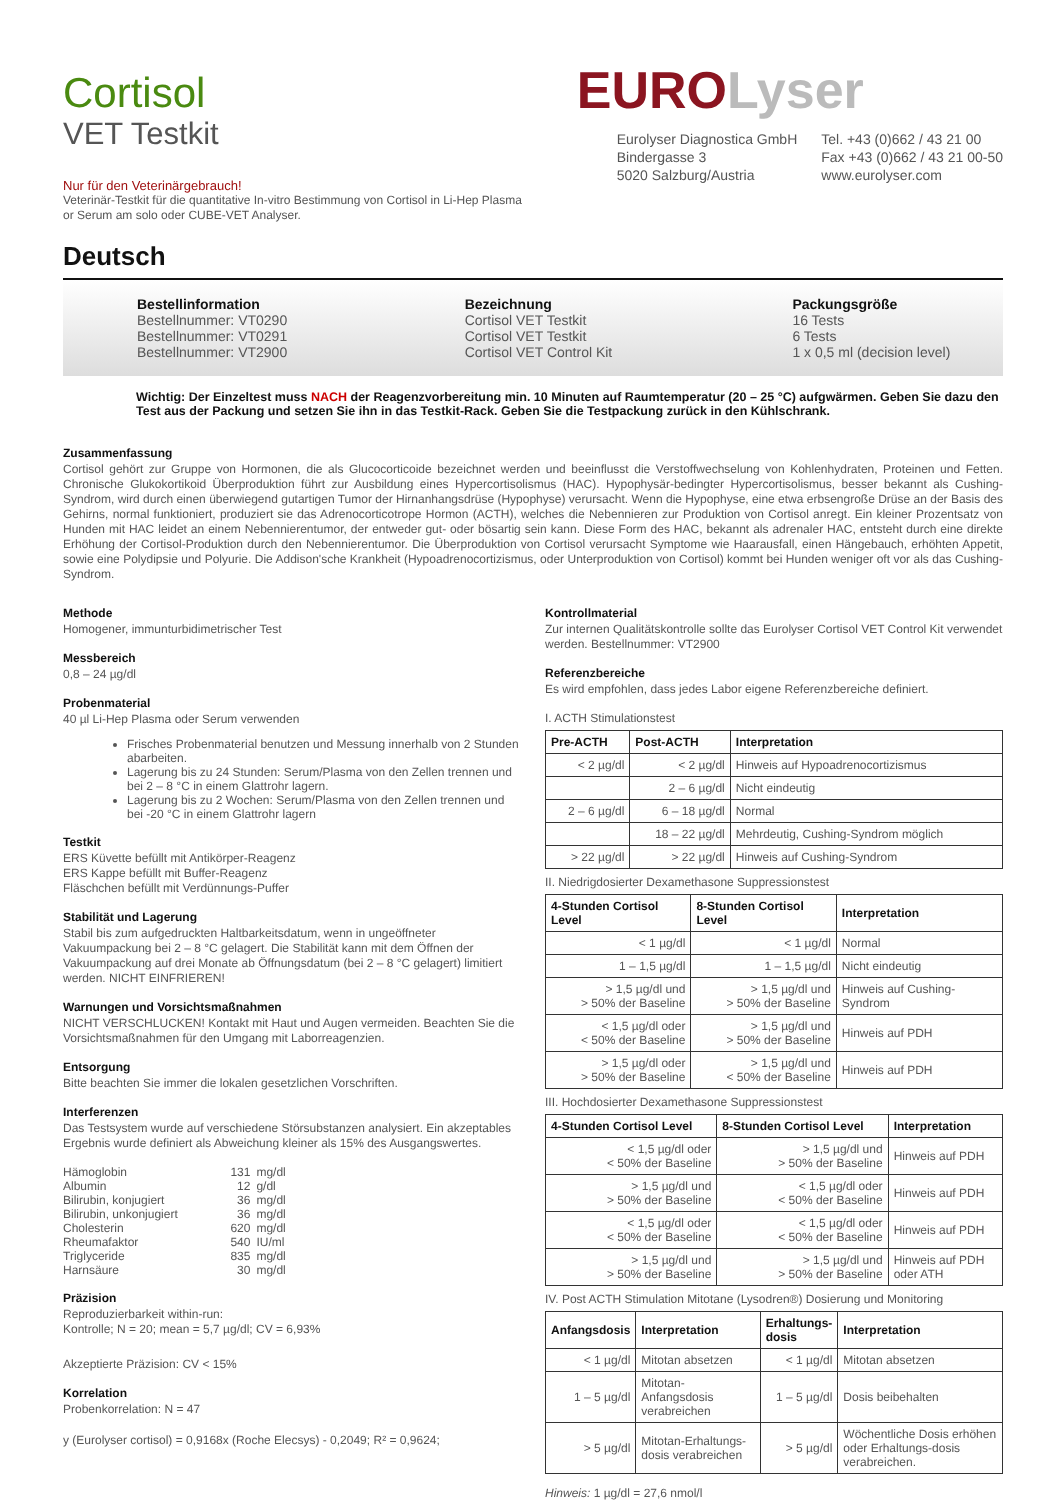Cortisol
VET Testkit
Nur für den Veterinärgebrauch!
Veterinär-Testkit für die quantitative In-vitro Bestimmung von Cortisol in Li-Hep Plasma or Serum am solo oder CUBE-VET Analyser.
EURO Lyser
Eurolyser Diagnostica GmbH
Bindergasse 3
5020 Salzburg/Austria
Tel. +43 (0)662 / 43 21 00
Fax +43 (0)662 / 43 21 00-50
www.eurolyser.com
Deutsch
Bestellinformation
Bestellnummer: VT0290
Bestellnummer: VT0291
Bestellnummer: VT2900
Bezeichnung
Cortisol VET Testkit
Cortisol VET Testkit
Cortisol VET Control Kit
Packungsgröße
16 Tests
6 Tests
1 x 0,5 ml (decision level)
Wichtig: Der Einzeltest muss NACH der Reagenzvorbereitung min. 10 Minuten auf Raumtemperatur (20 – 25 °C) aufgwärmen. Geben Sie dazu den Test aus der Packung und setzen Sie ihn in das Testkit-Rack. Geben Sie die Testpackung zurück in den Kühlschrank.
Zusammenfassung
Cortisol gehört zur Gruppe von Hormonen, die als Glucocorticoide bezeichnet werden und beeinflusst die Verstoffwechselung von Kohlenhydraten, Proteinen und Fetten. Chronische Glukokortikoid Überproduktion führt zur Ausbildung eines Hypercortisolismus (HAC). Hypophysär-bedingter Hypercortisolismus, besser bekannt als Cushing-Syndrom, wird durch einen überwiegend gutartigen Tumor der Hirnanhangsdrüse (Hypophyse) verursacht. Wenn die Hypophyse, eine etwa erbsengroße Drüse an der Basis des Gehirns, normal funktioniert, produziert sie das Adrenocorticotrope Hormon (ACTH), welches die Nebennieren zur Produktion von Cortisol anregt. Ein kleiner Prozentsatz von Hunden mit HAC leidet an einem Nebennierentumor, der entweder gut- oder bösartig sein kann. Diese Form des HAC, bekannt als adrenaler HAC, entsteht durch eine direkte Erhöhung der Cortisol-Produktion durch den Nebennierentumor. Die Überproduktion von Cortisol verursacht Symptome wie Haarausfall, einen Hängebauch, erhöhten Appetit, sowie eine Polydipsie und Polyurie. Die Addison'sche Krankheit (Hypoadrenocortizismus, oder Unterproduktion von Cortisol) kommt bei Hunden weniger oft vor als das Cushing-Syndrom.
Methode
Homogener, immunturbidimetrischer Test
Messbereich
0,8 – 24 µg/dl
Probenmaterial
40 µl Li-Hep Plasma oder Serum verwenden
Frisches Probenmaterial benutzen und Messung innerhalb von 2 Stunden abarbeiten.
Lagerung bis zu 24 Stunden: Serum/Plasma von den Zellen trennen und bei 2 – 8 °C in einem Glattrohr lagern.
Lagerung bis zu 2 Wochen: Serum/Plasma von den Zellen trennen und bei -20 °C in einem Glattrohr lagern
Testkit
ERS Küvette befüllt mit Antikörper-Reagenz
ERS Kappe befüllt mit Buffer-Reagenz
Fläschchen befüllt mit Verdünnungs-Puffer
Stabilität und Lagerung
Stabil bis zum aufgedruckten Haltbarkeitsdatum, wenn in ungeöffneter Vakuumpackung bei 2 – 8 °C gelagert. Die Stabilität kann mit dem Öffnen der Vakuumpackung auf drei Monate ab Öffnungsdatum (bei 2 – 8 °C gelagert) limitiert werden. NICHT EINFRIEREN!
Warnungen und Vorsichtsmaßnahmen
NICHT VERSCHLUCKEN! Kontakt mit Haut und Augen vermeiden. Beachten Sie die Vorsichtsmaßnahmen für den Umgang mit Laborreagenzien.
Entsorgung
Bitte beachten Sie immer die lokalen gesetzlichen Vorschriften.
Interferenzen
Das Testsystem wurde auf verschiedene Störsubstanzen analysiert. Ein akzeptables Ergebnis wurde definiert als Abweichung kleiner als 15% des Ausgangswertes.
| Hämoglobin | 131 | mg/dl |
| Albumin | 12 | g/dl |
| Bilirubin, konjugiert | 36 | mg/dl |
| Bilirubin, unkonjugiert | 36 | mg/dl |
| Cholesterin | 620 | mg/dl |
| Rheumafaktor | 540 | IU/ml |
| Triglyceride | 835 | mg/dl |
| Harnsäure | 30 | mg/dl |
Präzision
Reproduzierbarkeit within-run:
Kontrolle; N = 20; mean = 5,7 µg/dl; CV = 6,93%
Akzeptierte Präzision: CV < 15%
Korrelation
Probenkorrelation: N = 47
y (Eurolyser cortisol) = 0,9168x (Roche Elecsys) - 0,2049; R² = 0,9624;
Kontrollmaterial
Zur internen Qualitätskontrolle sollte das Eurolyser Cortisol VET Control Kit verwendet werden. Bestellnummer: VT2900
Referenzbereiche
Es wird empfohlen, dass jedes Labor eigene Referenzbereiche definiert.
I. ACTH Stimulationstest
| Pre-ACTH | Post-ACTH | Interpretation |
| --- | --- | --- |
| < 2 µg/dl | < 2 µg/dl | Hinweis auf Hypoadrenocortizismus |
| | 2 – 6 µg/dl | Nicht eindeutig |
| 2 – 6 µg/dl | 6 – 18 µg/dl | Normal |
| | 18 – 22 µg/dl | Mehrdeutig, Cushing-Syndrom möglich |
| > 22 µg/dl | > 22 µg/dl | Hinweis auf Cushing-Syndrom |
II. Niedrigdosierter Dexamethasone Suppressionstest
| 4-Stunden Cortisol Level | 8-Stunden Cortisol Level | Interpretation |
| --- | --- | --- |
| < 1 µg/dl | < 1 µg/dl | Normal |
| 1 – 1,5 µg/dl | 1 – 1,5 µg/dl | Nicht eindeutig |
| > 1,5 µg/dl und > 50% der Baseline | > 1,5 µg/dl und > 50% der Baseline | Hinweis auf Cushing-Syndrom |
| < 1,5 µg/dl oder < 50% der Baseline | > 1,5 µg/dl und > 50% der Baseline | Hinweis auf PDH |
| > 1,5 µg/dl oder > 50% der Baseline | > 1,5 µg/dl und < 50% der Baseline | Hinweis auf PDH |
III. Hochdosierter Dexamethasone Suppressionstest
| 4-Stunden Cortisol Level | 8-Stunden Cortisol Level | Interpretation |
| --- | --- | --- |
| < 1,5 µg/dl oder < 50% der Baseline | > 1,5 µg/dl und > 50% der Baseline | Hinweis auf PDH |
| > 1,5 µg/dl und > 50% der Baseline | < 1,5 µg/dl oder < 50% der Baseline | Hinweis auf PDH |
| < 1,5 µg/dl oder < 50% der Baseline | < 1,5 µg/dl oder < 50% der Baseline | Hinweis auf PDH |
| > 1,5 µg/dl und > 50% der Baseline | > 1,5 µg/dl und > 50% der Baseline | Hinweis auf PDH oder ATH |
IV. Post ACTH Stimulation Mitotane (Lysodren®) Dosierung und Monitoring
| Anfangsdosis | Interpretation | Erhaltungs- dosis | Interpretation |
| --- | --- | --- | --- |
| < 1 µg/dl | Mitotan absetzen | < 1 µg/dl | Mitotan absetzen |
| 1 – 5 µg/dl | Mitotan-Anfangsdosis verabreichen | 1 – 5 µg/dl | Dosis beibehalten |
| > 5 µg/dl | Mitotan-Erhaltungs-dosis verabreichen | > 5 µg/dl | Wöchentliche Dosis erhöhen oder Erhaltungs-dosis verabreichen. |
Hinweis: 1 µg/dl = 27,6 nmol/l